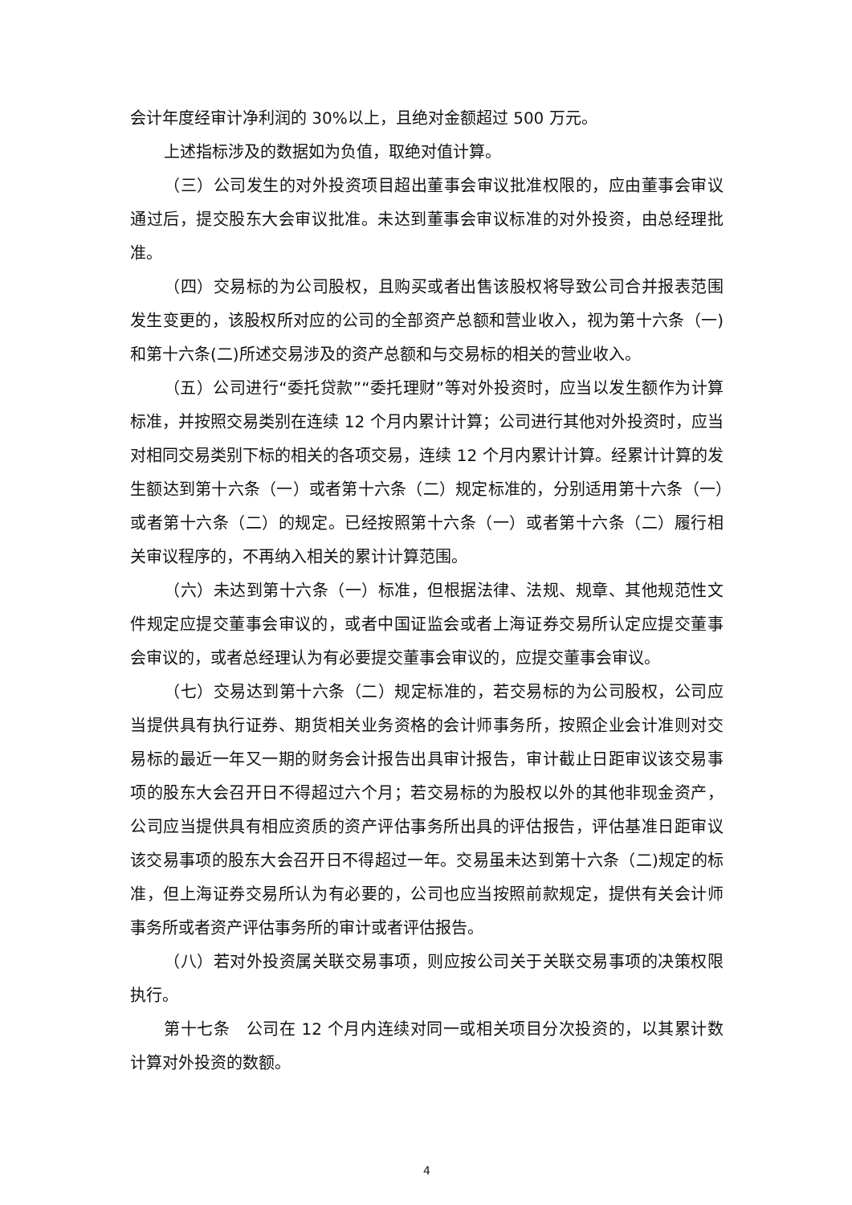会计年度经审计净利润的 30%以上，且绝对金额超过 500 万元。
上述指标涉及的数据如为负值，取绝对值计算。
（三）公司发生的对外投资项目超出董事会审议批准权限的，应由董事会审议通过后，提交股东大会审议批准。未达到董事会审议标准的对外投资，由总经理批准。
（四）交易标的为公司股权，且购买或者出售该股权将导致公司合并报表范围发生变更的，该股权所对应的公司的全部资产总额和营业收入，视为第十六条（一)和第十六条(二)所述交易涉及的资产总额和与交易标的相关的营业收入。
（五）公司进行“委托贷款”“委托理财”等对外投资时，应当以发生额作为计算标准，并按照交易类别在连续 12 个月内累计计算；公司进行其他对外投资时，应当对相同交易类别下标的相关的各项交易，连续 12 个月内累计计算。经累计计算的发生额达到第十六条（一）或者第十六条（二）规定标准的，分别适用第十六条（一）或者第十六条（二）的规定。已经按照第十六条（一）或者第十六条（二）履行相关审议程序的，不再纳入相关的累计计算范围。
（六）未达到第十六条（一）标准，但根据法律、法规、规章、其他规范性文件规定应提交董事会审议的，或者中国证监会或者上海证券交易所认定应提交董事会审议的，或者总经理认为有必要提交董事会审议的，应提交董事会审议。
（七）交易达到第十六条（二）规定标准的，若交易标的为公司股权，公司应当提供具有执行证券、期货相关业务资格的会计师事务所，按照企业会计准则对交易标的最近一年又一期的财务会计报告出具审计报告，审计截止日距审议该交易事项的股东大会召开日不得超过六个月；若交易标的为股权以外的其他非现金资产，公司应当提供具有相应资质的资产评估事务所出具的评估报告，评估基准日距审议该交易事项的股东大会召开日不得超过一年。交易虽未达到第十六条（二)规定的标准，但上海证券交易所认为有必要的，公司也应当按照前款规定，提供有关会计师事务所或者资产评估事务所的审计或者评估报告。
（八）若对外投资属关联交易事项，则应按公司关于关联交易事项的决策权限执行。
第十七条　公司在 12 个月内连续对同一或相关项目分次投资的，以其累计数计算对外投资的数额。
4